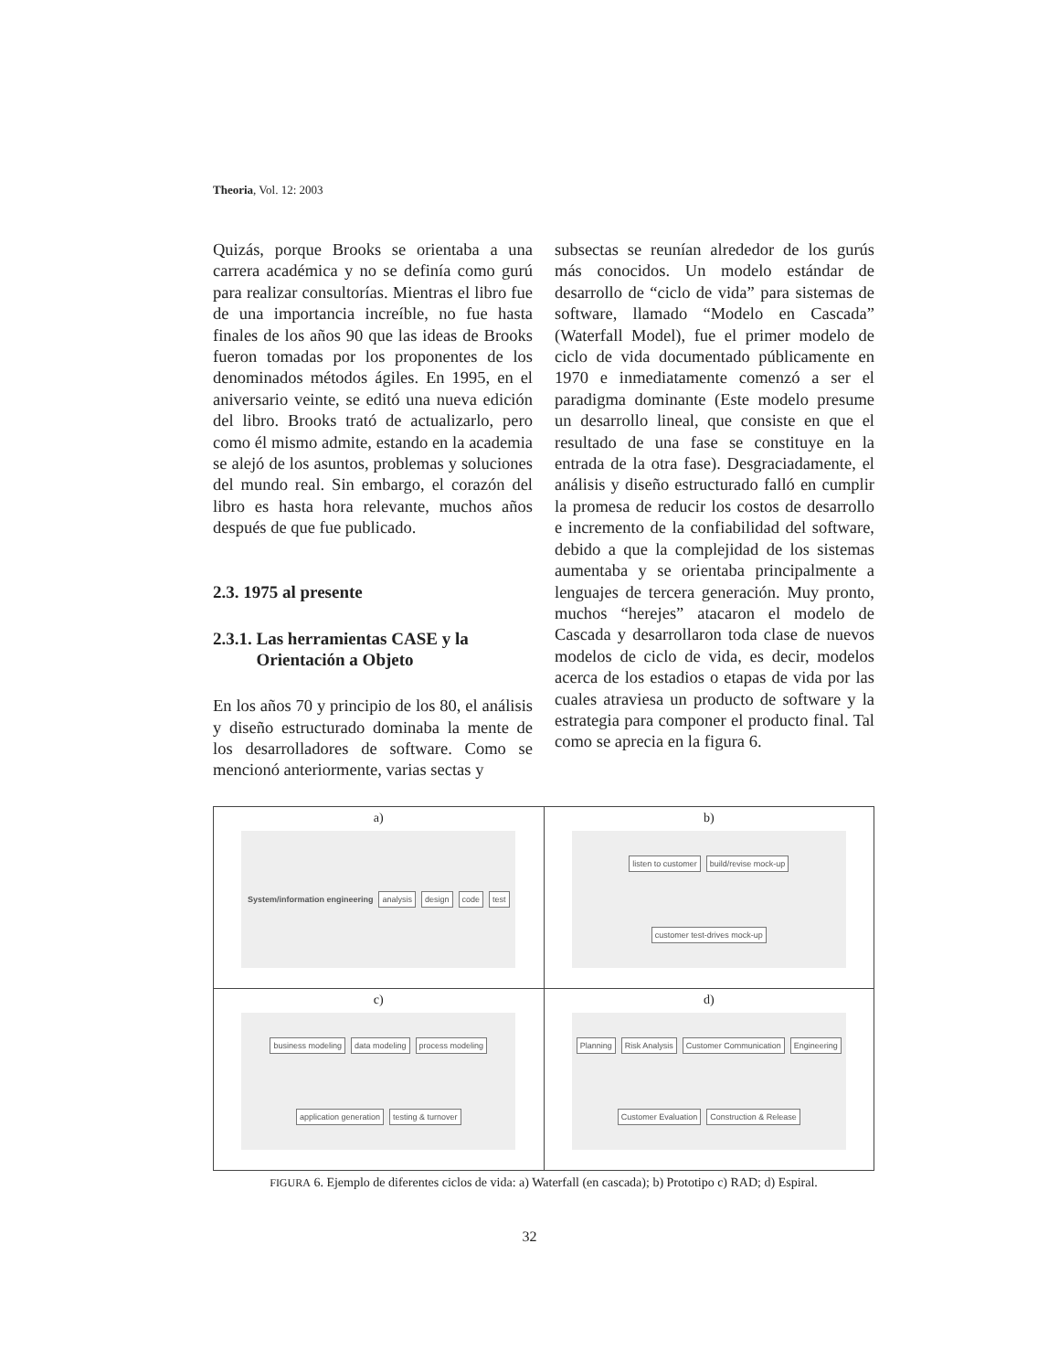Theoria, Vol. 12: 2003
Quizás, porque Brooks se orientaba a una carrera académica y no se definía como gurú para realizar consultorías. Mientras el libro fue de una importancia increíble, no fue hasta finales de los años 90 que las ideas de Brooks fueron tomadas por los proponentes de los denominados métodos ágiles. En 1995, en el aniversario veinte, se editó una nueva edición del libro. Brooks trató de actualizarlo, pero como él mismo admite, estando en la academia se alejó de los asuntos, problemas y soluciones del mundo real. Sin embargo, el corazón del libro es hasta hora relevante, muchos años después de que fue publicado.
2.3. 1975 al presente
2.3.1. Las herramientas CASE y la
Orientación a Objeto
En los años 70 y principio de los 80, el análisis y diseño estructurado dominaba la mente de los desarrolladores de software. Como se mencionó anteriormente, varias sectas y
subsectas se reunían alrededor de los gurús más conocidos. Un modelo estándar de desarrollo de “ciclo de vida” para sistemas de software, llamado “Modelo en Cascada” (Waterfall Model), fue el primer modelo de ciclo de vida documentado públicamente en 1970 e inmediatamente comenzó a ser el paradigma dominante (Este modelo presume un desarrollo lineal, que consiste en que el resultado de una fase se constituye en la entrada de la otra fase). Desgraciadamente, el análisis y diseño estructurado falló en cumplir la promesa de reducir los costos de desarrollo e incremento de la confiabilidad del software, debido a que la complejidad de los sistemas aumentaba y se orientaba principalmente a lenguajes de tercera generación. Muy pronto, muchos “herejes” atacaron el modelo de Cascada y desarrollaron toda clase de nuevos modelos de ciclo de vida, es decir, modelos acerca de los estadios o etapas de vida por las cuales atraviesa un producto de software y la estrategia para componer el producto final. Tal como se aprecia en la figura 6.
| a) System/information engineering analysis design code test | b) listen to customer build/revise mock-up customer test-drives mock-up |
| c) business modeling data modeling process modeling application generation testing & turnover | d) Planning Risk Analysis Customer Communication Engineering Customer Evaluation Construction & Release |
FIGURA 6. Ejemplo de diferentes ciclos de vida: a) Waterfall (en cascada); b) Prototipo c) RAD; d) Espiral.
32